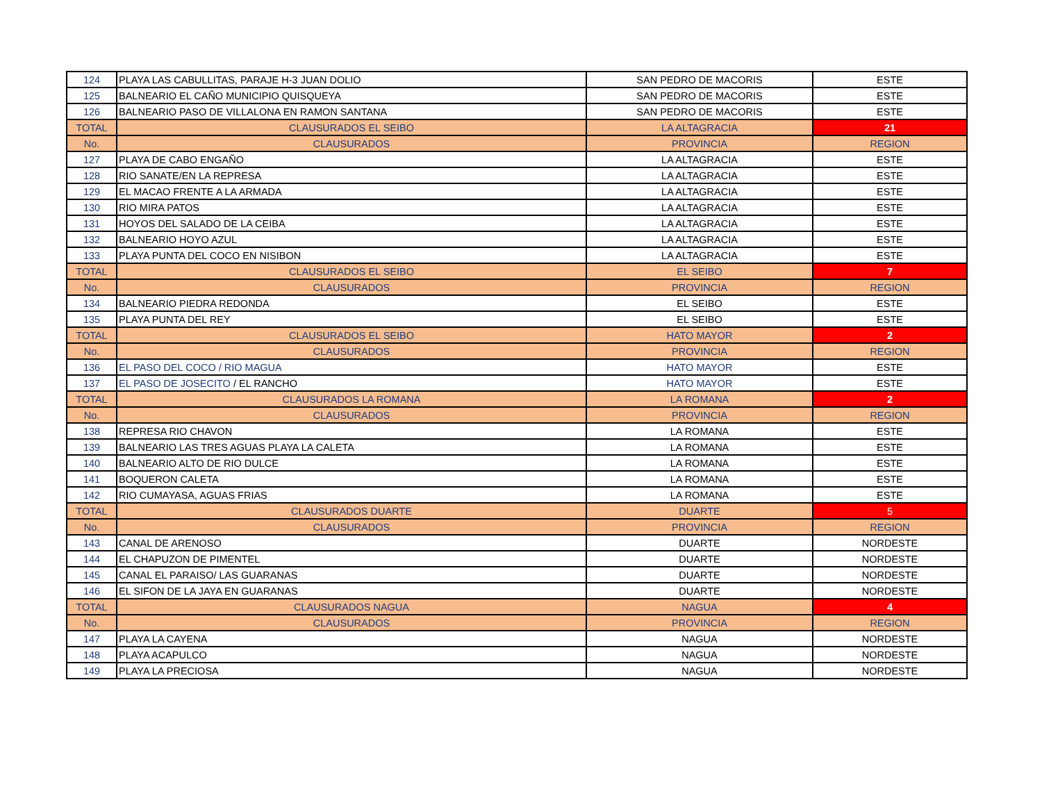| 124 | PLAYA LAS CABULLITAS, PARAJE H-3 JUAN DOLIO | SAN PEDRO DE MACORIS | ESTE |
| 125 | BALNEARIO EL CAÑO MUNICIPIO QUISQUEYA | SAN PEDRO DE MACORIS | ESTE |
| 126 | BALNEARIO PASO DE VILLALONA EN RAMON SANTANA | SAN PEDRO DE MACORIS | ESTE |
| TOTAL | CLAUSURADOS EL SEIBO | LA ALTAGRACIA | 21 |
| No. | CLAUSURADOS | PROVINCIA | REGION |
| 127 | PLAYA DE CABO ENGAÑO | LA ALTAGRACIA | ESTE |
| 128 | RIO SANATE/EN LA REPRESA | LA ALTAGRACIA | ESTE |
| 129 | EL MACAO FRENTE A LA ARMADA | LA ALTAGRACIA | ESTE |
| 130 | RIO MIRA PATOS | LA ALTAGRACIA | ESTE |
| 131 | HOYOS DEL SALADO DE LA CEIBA | LA ALTAGRACIA | ESTE |
| 132 | BALNEARIO HOYO AZUL | LA ALTAGRACIA | ESTE |
| 133 | PLAYA PUNTA DEL COCO EN NISIBON | LA ALTAGRACIA | ESTE |
| TOTAL | CLAUSURADOS EL SEIBO | EL SEIBO | 7 |
| No. | CLAUSURADOS | PROVINCIA | REGION |
| 134 | BALNEARIO PIEDRA REDONDA | EL SEIBO | ESTE |
| 135 | PLAYA PUNTA DEL REY | EL SEIBO | ESTE |
| TOTAL | CLAUSURADOS EL SEIBO | HATO MAYOR | 2 |
| No. | CLAUSURADOS | PROVINCIA | REGION |
| 136 | EL PASO DEL COCO / RIO MAGUA | HATO MAYOR | ESTE |
| 137 | EL PASO DE JOSECITO / EL RANCHO | HATO MAYOR | ESTE |
| TOTAL | CLAUSURADOS LA ROMANA | LA ROMANA | 2 |
| No. | CLAUSURADOS | PROVINCIA | REGION |
| 138 | REPRESA RIO CHAVON | LA ROMANA | ESTE |
| 139 | BALNEARIO LAS TRES AGUAS PLAYA LA CALETA | LA ROMANA | ESTE |
| 140 | BALNEARIO ALTO DE RIO DULCE | LA ROMANA | ESTE |
| 141 | BOQUERON CALETA | LA ROMANA | ESTE |
| 142 | RIO CUMAYASA, AGUAS FRIAS | LA ROMANA | ESTE |
| TOTAL | CLAUSURADOS DUARTE | DUARTE | 5 |
| No. | CLAUSURADOS | PROVINCIA | REGION |
| 143 | CANAL DE ARENOSO | DUARTE | NORDESTE |
| 144 | EL CHAPUZON DE PIMENTEL | DUARTE | NORDESTE |
| 145 | CANAL EL PARAISO/ LAS GUARANAS | DUARTE | NORDESTE |
| 146 | EL SIFON DE LA JAYA EN GUARANAS | DUARTE | NORDESTE |
| TOTAL | CLAUSURADOS NAGUA | NAGUA | 4 |
| No. | CLAUSURADOS | PROVINCIA | REGION |
| 147 | PLAYA LA CAYENA | NAGUA | NORDESTE |
| 148 | PLAYA ACAPULCO | NAGUA | NORDESTE |
| 149 | PLAYA LA PRECIOSA | NAGUA | NORDESTE |